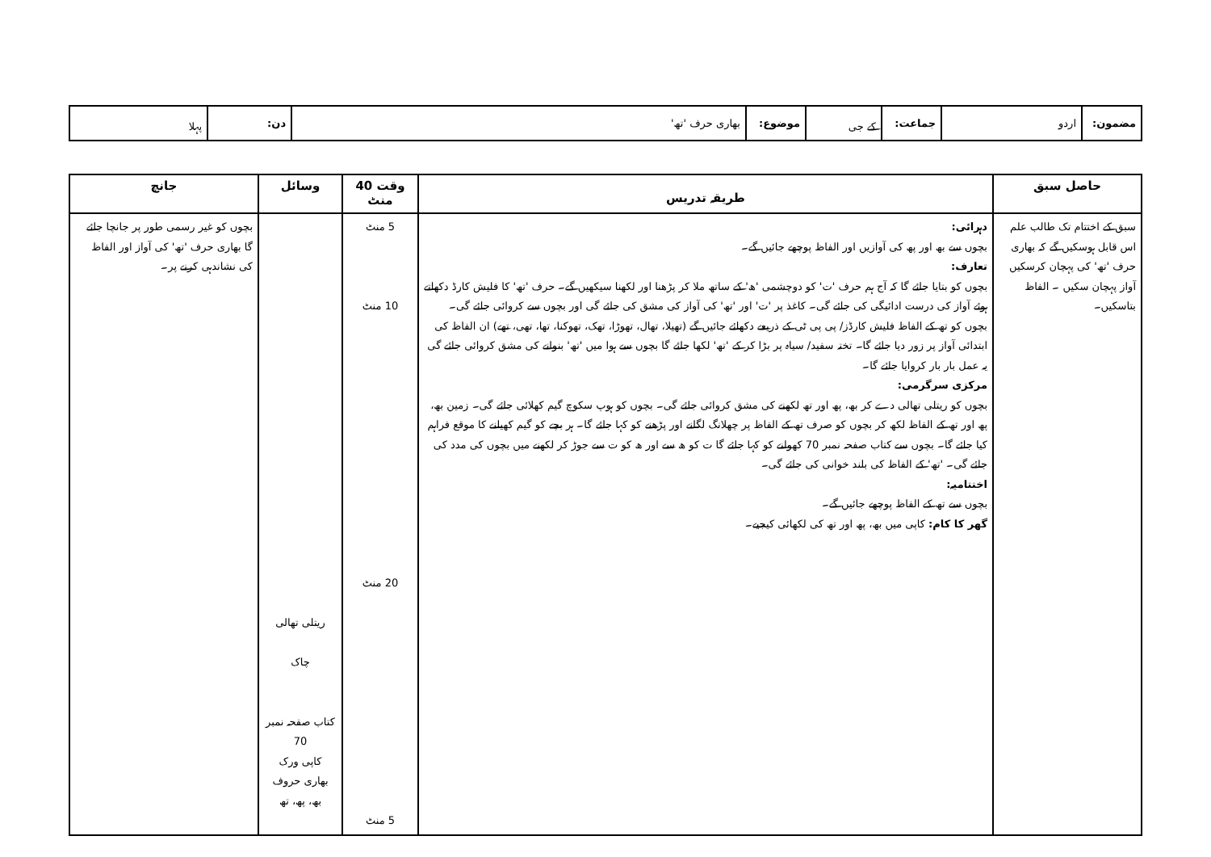| مضمون: | اردو | جماعت: | کے جی | موضوع: | بھاری حرف 'تھ' | دن: | پہلا |
| حاصل سبق | طریقہ تدریس | وقت 40 منٹ | وسائل | جانچ |
| --- | --- | --- | --- | --- |
| سبق کے اختتام تک طالب علم اس قابل ہوسکیں گے کہ بھاری حرف 'تھ' کی پہچان کرسکیں آواز پہچان سکیں ۔ الفاظ بتاسکیں۔ | دہرائی: بچوں سے بھ اور پھ کی آوازیں اور الفاظ پوچھے جائیں گے۔ تعارف: بچوں کو بتایا جائے گا کہ آج ہم حرف 'ت' کو دوچشمی 'ھ' کے ساتھ ملا کر پڑھنا اور لکھنا سیکھیں گے۔ حرف 'تھ' کا فلیش کارڈ دکھاتے ہوئے آواز کی درست ادائیگی کی جائے گی۔ کاغذ پر 'ت' اور 'تھ' کی آواز کی مشق کی جائے گی اور بچوں سے کروائی جائے گی۔ بچوں کو تھ کے الفاظ فلیش کارڈز/ پی پی ٹی کے ذریعے دکھائے جائیں گے (تھیلا، تھال، تھوڑا، تھک، تھوکنا، تھا، تھی، تھے) ان الفاظ کی ابتدائی آواز پر زور دیا جائے گا۔ تختہ سفید/ سیاہ پر بڑا کر کے 'تھ' لکھا جائے گا بچوں سے ہوا میں 'تھ' بنوانے کی مشق کروائی جائے گی یہ عمل بار بار کروایا جائے گا۔ مرکزی سرگرمی: بچوں کو ریتلی تھالی دے کر بھ، پھ اور تھ لکھنے کی مشق کروائی جائے گی۔ بچوں کو ہوپ سکوچ گیم کھلائی جائے گی۔ زمین بھ، پھ اور تھ کے الفاظ لکھ کر بچوں کو صرف تھ کے الفاظ پر چھلانگ لگانے اور پڑھنے کو کہا جائے گا۔ ہر بچے کو گیم کھیلنے کا موقع فراہم کیا جائے گا۔ بچوں سے کتاب صفحہ نمبر 70 کھولنے کو کہا جائے گا ت کو ھ سے اور ھ کو ت سے جوڑ کر لکھنے میں بچوں کی مدد کی جائے گی۔ 'تھ' کے الفاظ کی بلند خوانی کی جائے گی۔ اختتامیہ: بچوں سے تھ کے الفاظ پوچھے جائیں گے۔ گھر کا کام: کاپی میں بھ، پھ اور تھ کی لکھائی کیجیے۔ | 5 منٹ 10 منٹ 20 منٹ 5 منٹ | ریتلی تھالی چاک کتاب صفحہ نمبر 70 کاپی ورک بھاری حروف بھ، پھ، تھ | بچوں کو غیر رسمی طور پر جانچا جائے گا بھاری حرف 'تھ' کی آواز اور الفاظ کی نشاندہی کرنے پر۔ |